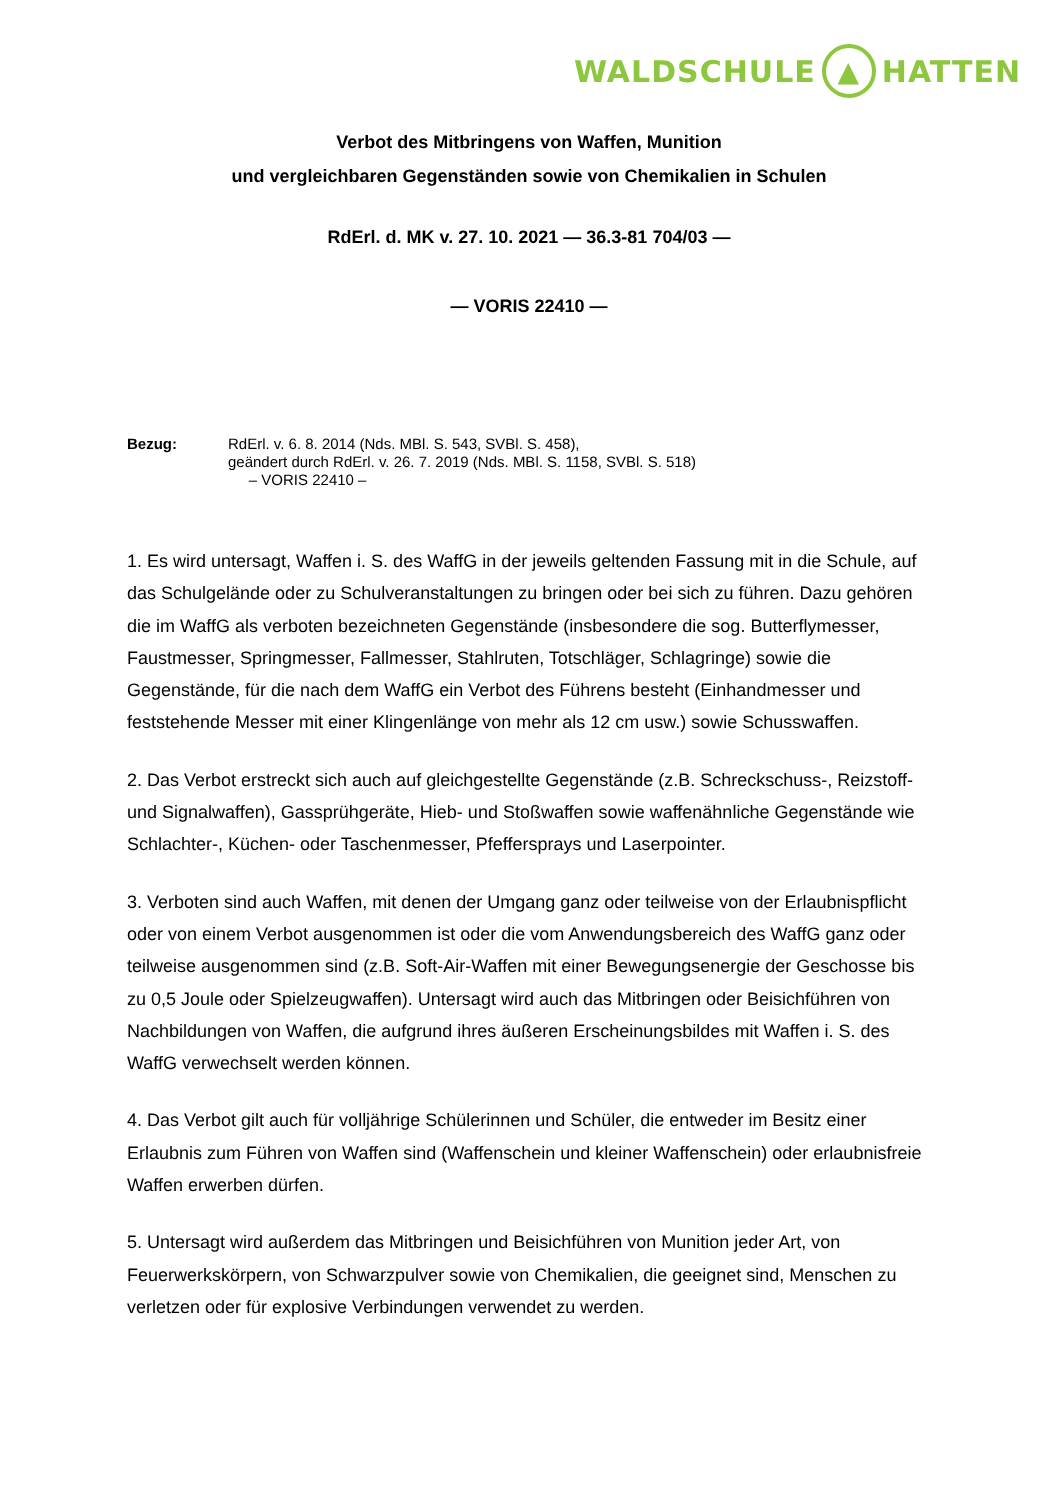WALDSCHULE ▲ HATTEN
Verbot des Mitbringens von Waffen, Munition
und vergleichbaren Gegenständen sowie von Chemikalien in Schulen
RdErl. d. MK v. 27. 10. 2021 — 36.3-81 704/03 —
— VORIS 22410 —
Bezug: RdErl. v. 6. 8. 2014 (Nds. MBl. S. 543, SVBl. S. 458),
geändert durch RdErl. v. 26. 7. 2019 (Nds. MBl. S. 1158, SVBl. S. 518)
– VORIS 22410 –
1. Es wird untersagt, Waffen i. S. des WaffG in der jeweils geltenden Fassung mit in die Schule, auf das Schulgelände oder zu Schulveranstaltungen zu bringen oder bei sich zu führen. Dazu gehören die im WaffG als verboten bezeichneten Gegenstände (insbesondere die sog. Butterflymesser, Faustmesser, Springmesser, Fallmesser, Stahlruten, Totschläger, Schlagringe) sowie die Gegenstände, für die nach dem WaffG ein Verbot des Führens besteht (Einhandmesser und feststehende Messer mit einer Klingenlänge von mehr als 12 cm usw.) sowie Schusswaffen.
2. Das Verbot erstreckt sich auch auf gleichgestellte Gegenstände (z.B. Schreckschuss-, Reizstoff- und Signalwaffen), Gassprühgeräte, Hieb- und Stoßwaffen sowie waffenähnliche Gegenstände wie Schlachter-, Küchen- oder Taschenmesser, Pfeffersprays und Laserpointer.
3. Verboten sind auch Waffen, mit denen der Umgang ganz oder teilweise von der Erlaubnispflicht oder von einem Verbot ausgenommen ist oder die vom Anwendungsbereich des WaffG ganz oder teilweise ausgenommen sind (z.B. Soft-Air-Waffen mit einer Bewegungsenergie der Geschosse bis zu 0,5 Joule oder Spielzeugwaffen). Untersagt wird auch das Mitbringen oder Beisichführen von Nachbildungen von Waffen, die aufgrund ihres äußeren Erscheinungsbildes mit Waffen i. S. des WaffG verwechselt werden können.
4. Das Verbot gilt auch für volljährige Schülerinnen und Schüler, die entweder im Besitz einer Erlaubnis zum Führen von Waffen sind (Waffenschein und kleiner Waffenschein) oder erlaubnisfreie Waffen erwerben dürfen.
5. Untersagt wird außerdem das Mitbringen und Beisichführen von Munition jeder Art, von Feuerwerkskörpern, von Schwarzpulver sowie von Chemikalien, die geeignet sind, Menschen zu verletzen oder für explosive Verbindungen verwendet zu werden.